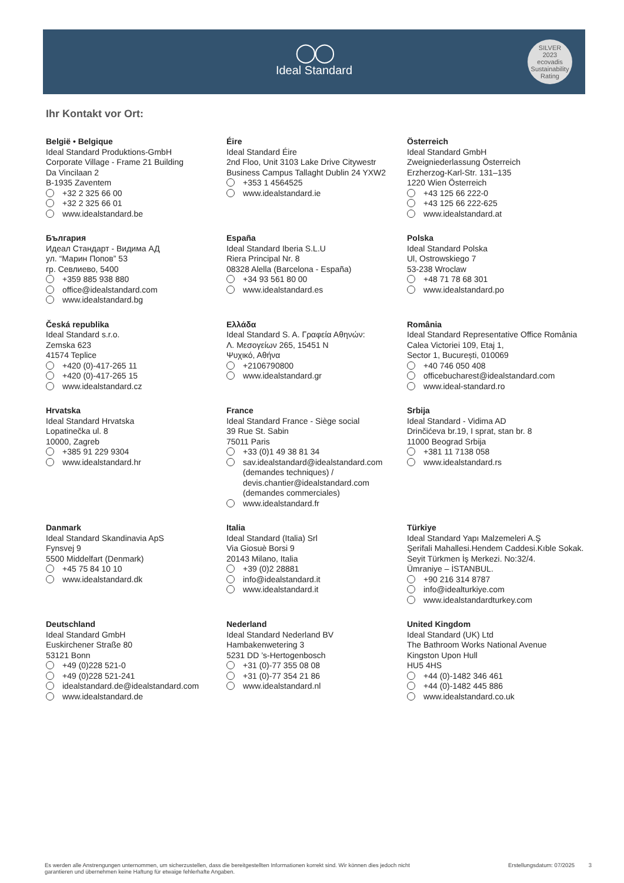◯◯
Ideal Standard
SILVER
2023
ecovadis
Sustainability Rating
Ihr Kontakt vor Ort:
België • Belgique
Ideal Standard Produktions-GmbH
Corporate Village - Frame 21 Building
Da Vincilaan 2
B-1935 Zaventem
+32 2 325 66 00
+32 2 325 66 01
www.idealstandard.be
Éire
Ideal Standard Éire
2nd Floo, Unit 3103 Lake Drive Citywestr
Business Campus Tallaght Dublin 24 YXW2
+353 1 4564525
www.idealstandard.ie
Österreich
Ideal Standard GmbH
Zweigniederlassung Österreich
Erzherzog-Karl-Str. 131–135
1220 Wien Österreich
+43 125 66 222-0
+43 125 66 222-625
www.idealstandard.at
България
Идеал Стандарт - Видима АД
ул. “Марин Попов” 53
гр. Севлиево, 5400
+359 885 938 880
office@idealstandard.com
www.idealstandard.bg
España
Ideal Standard Iberia S.L.U
Riera Principal Nr. 8
08328 Alella (Barcelona - España)
+34 93 561 80 00
www.idealstandard.es
Polska
Ideal Standard Polska
Ul, Ostrowskiego 7
53-238 Wroclaw
+48 71 78 68 301
www.idealstandard.po
Česká republika
Ideal Standard s.r.o.
Zemska 623
41574 Teplice
+420 (0)-417-265 11
+420 (0)-417-265 15
www.idealstandard.cz
Ελλάδα
Ideal Standard S. A. Γραφεία Αθηνών:
Λ. Μεσογείων 265, 15451 N
Ψυχικό, Αθήνα
+2106790800
www.idealstandard.gr
România
Ideal Standard Representative Office România
Calea Victoriei 109, Etaj 1,
Sector 1, București, 010069
+40 746 050 408
officebucharest@idealstandard.com
www.ideal-standard.ro
Hrvatska
Ideal Standard Hrvatska
Lopatinečka ul. 8
10000, Zagreb
+385 91 229 9304
www.idealstandard.hr
France
Ideal Standard France - Siège social
39 Rue St. Sabin
75011 Paris
+33 (0)1 49 38 81 34
sav.idealstandard@idealstandard.com
(demandes techniques) /
devis.chantier@idealstandard.com
(demandes commerciales)
www.idealstandard.fr
Srbija
Ideal Standard - Vidima AD
Drinčićeva br.19, I sprat, stan br. 8
11000 Beograd Srbija
+381 11 7138 058
www.idealstandard.rs
Danmark
Ideal Standard Skandinavia ApS
Fynsvej 9
5500 Middelfart (Denmark)
+45 75 84 10 10
www.idealstandard.dk
Italia
Ideal Standard (Italia) Srl
Via Giosuè Borsi 9
20143 Milano, Italia
+39 (0)2 28881
info@idealstandard.it
www.idealstandard.it
Türkiye
Ideal Standard Yapı Malzemeleri A.Ş
Şerifali Mahallesi.Hendem Caddesi.Kıble Sokak.
Seyit Türkmen İş Merkezi. No:32/4.
Ümraniye – İSTANBUL.
+90 216 314 8787
info@idealturkiye.com
www.idealstandardturkey.com
Deutschland
Ideal Standard GmbH
Euskirchener Straße 80
53121 Bonn
+49 (0)228 521-0
+49 (0)228 521-241
idealstandard.de@idealstandard.com
www.idealstandard.de
Nederland
Ideal Standard Nederland BV
Hambakenwetering 3
5231 DD ’s-Hertogenbosch
+31 (0)-77 355 08 08
+31 (0)-77 354 21 86
www.idealstandard.nl
United Kingdom
Ideal Standard (UK) Ltd
The Bathroom Works National Avenue
Kingston Upon Hull
HU5 4HS
+44 (0)-1482 346 461
+44 (0)-1482 445 886
www.idealstandard.co.uk
Es werden alle Anstrengungen unternommen, um sicherzustellen, dass die bereitgestellten Informationen korrekt sind. Wir können dies jedoch nicht
garantieren und übernehmen keine Haftung für etwaige fehlerhafte Angaben.
Erstellungsdatum: 07/2025 3